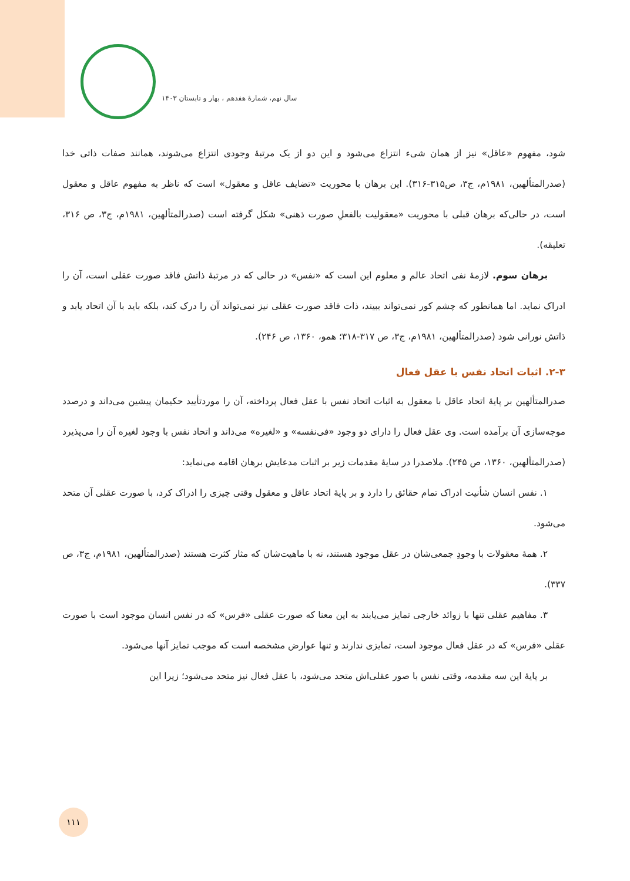سال نهم، شمارهٔ هفدهم ، بهار و تابستان ۱۴۰۳
شود، مفهوم «عاقل» نیز از همان شیء انتزاع می‌شود و این دو از یک مرتبهٔ وجودی انتزاع می‌شوند، همانند صفات ذاتی خدا (صدرالمتألهین، ۱۹۸۱م، ج۳، ص۳۱۵-۳۱۶). این برهان با محوریت «تضایف عاقل و معقول» است که ناظر به مفهوم عاقل و معقول است، در حالی‌که برهان قبلی با محوریت «معقولیت بالفعلِ صورت ذهنی» شکل گرفته است (صدرالمتألهین، ۱۹۸۱م، ج۳، ص ۳۱۶، تعلیقه).
برهان سوم. لازمهٔ نفی اتحاد عالم و معلوم این است که «نفس» در حالی که در مرتبهٔ ذاتش فاقد صورت عقلی است، آن را ادراک نماید. اما همانطور که چشم کور نمی‌تواند ببیند، ذات فاقد صورت عقلی نیز نمی‌تواند آن را درک کند، بلکه باید با آن اتحاد یابد و ذاتش نورانی شود (صدرالمتألهین، ۱۹۸۱م، ج۳، ص ۳۱۷-۳۱۸؛ همو، ۱۳۶۰، ص ۲۴۶).
۲-۳. اثبات اتحاد نفس با عقل فعال
صدرالمتألهین بر پایهٔ اتحاد عاقل با معقول به اثبات اتحاد نفس با عقل فعال پرداخته، آن را موردتأیید حکیمان پیشین می‌داند و درصدد موجه‌سازی آن برآمده است. وی عقل فعال را دارای دو وجود «فی‌نفسه» و «لغیره» می‌داند و اتحاد نفس با وجود لغیره آن را می‌پذیرد (صدرالمتألهین، ۱۳۶۰، ص ۲۴۵). ملاصدرا در سایهٔ مقدمات زیر بر اثبات مدعایش برهان اقامه می‌نماید:
۱. نفس انسان شأنیت ادراک تمام حقائق را دارد و بر پایهٔ اتحاد عاقل و معقول وقتی چیزی را ادراک کرد، با صورت عقلی آن متحد می‌شود.
۲. همهٔ معقولات با وجودِ جمعی‌شان در عقل موجود هستند، نه با ماهیت‌شان که مثار کثرت هستند (صدرالمتألهین، ۱۹۸۱م، ج۳، ص ۳۳۷).
۳. مفاهیم عقلی تنها با زوائد خارجی تمایز می‌یابند به این معنا که صورت عقلی «فرس» که در نفس انسان موجود است با صورت عقلی «فرس» که در عقل فعال موجود است، تمایزی ندارند و تنها عوارض مشخصه است که موجب تمایز آنها می‌شود.
بر پایهٔ این سه مقدمه، وقتی نفس با صور عقلی‌اش متحد می‌شود، با عقل فعال نیز متحد می‌شود؛ زیرا این
۱۱۱